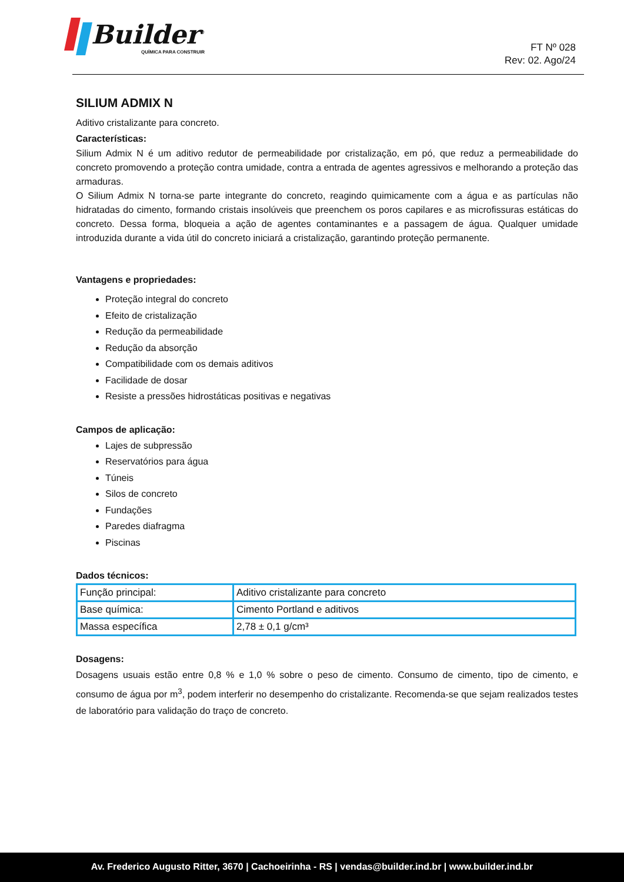Builder<sup>®</sup>
QUÍMICA PARA CONSTRUIR
FT Nº 028
Rev: 02. Ago/24
SILIUM ADMIX N
Aditivo cristalizante para concreto.
Características:
Silium Admix N é um aditivo redutor de permeabilidade por cristalização, em pó, que reduz a permeabilidade do concreto promovendo a proteção contra umidade, contra a entrada de agentes agressivos e melhorando a proteção das armaduras.
O Silium Admix N torna-se parte integrante do concreto, reagindo quimicamente com a água e as partículas não hidratadas do cimento, formando cristais insolúveis que preenchem os poros capilares e as microfissuras estáticas do concreto. Dessa forma, bloqueia a ação de agentes contaminantes e a passagem de água. Qualquer umidade introduzida durante a vida útil do concreto iniciará a cristalização, garantindo proteção permanente.
Vantagens e propriedades:
Proteção integral do concreto
Efeito de cristalização
Redução da permeabilidade
Redução da absorção
Compatibilidade com os demais aditivos
Facilidade de dosar
Resiste a pressões hidrostáticas positivas e negativas
Campos de aplicação:
Lajes de subpressão
Reservatórios para água
Túneis
Silos de concreto
Fundações
Paredes diafragma
Piscinas
Dados técnicos:
| Função principal: | Aditivo cristalizante para concreto |
| Base química: | Cimento Portland e aditivos |
| Massa específica | 2,78 ± 0,1 g/cm³ |
Dosagens:
Dosagens usuais estão entre 0,8 % e 1,0 % sobre o peso de cimento. Consumo de cimento, tipo de cimento, e consumo de água por m<sup>3</sup>, podem interferir no desempenho do cristalizante. Recomenda-se que sejam realizados testes de laboratório para validação do traço de concreto.
Av. Frederico Augusto Ritter, 3670 | Cachoeirinha - RS | vendas@builder.ind.br | www.builder.ind.br